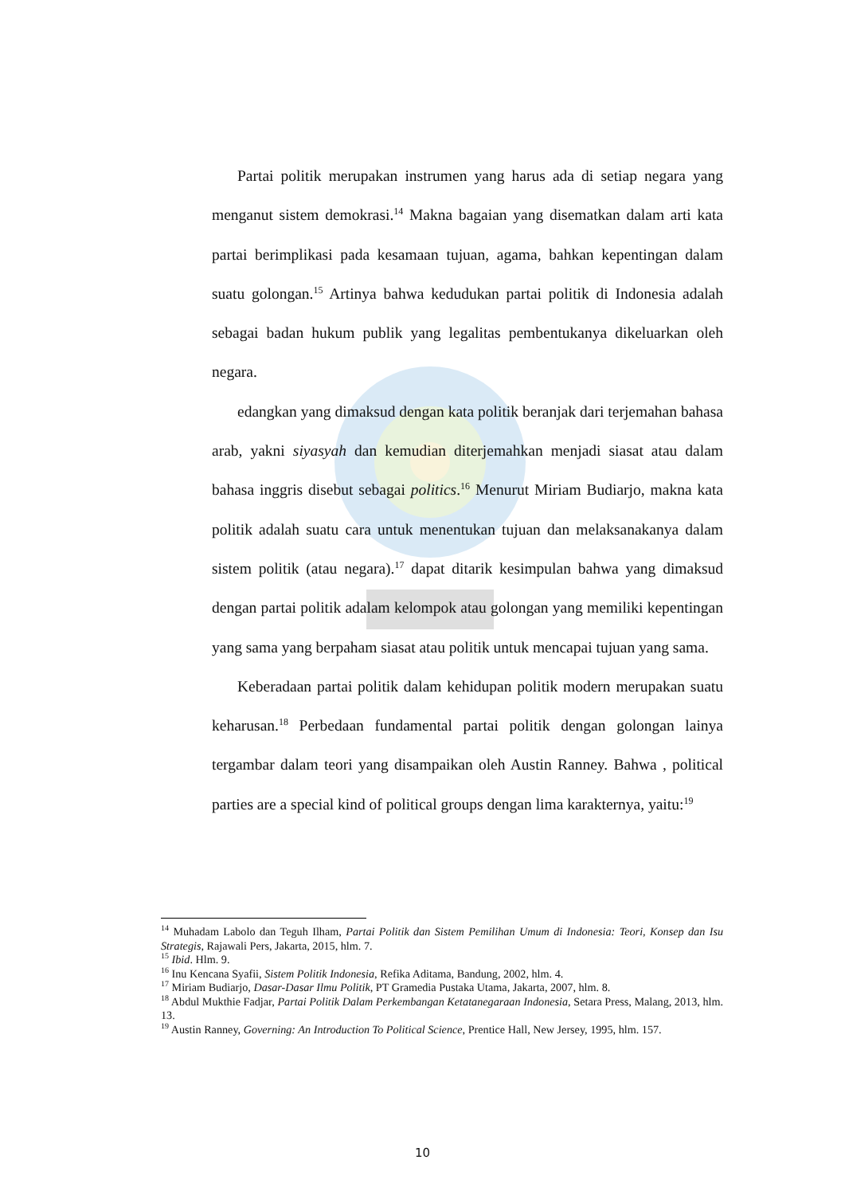Partai politik merupakan instrumen yang harus ada di setiap negara yang menganut sistem demokrasi.<sup>14</sup> Makna bagaian yang disematkan dalam arti kata partai berimplikasi pada kesamaan tujuan, agama, bahkan kepentingan dalam suatu golongan.<sup>15</sup> Artinya bahwa kedudukan partai politik di Indonesia adalah sebagai badan hukum publik yang legalitas pembentukanya dikeluarkan oleh negara.
edangkan yang dimaksud dengan kata politik beranjak dari terjemahan bahasa arab, yakni siyasyah dan kemudian diterjemahkan menjadi siasat atau dalam bahasa inggris disebut sebagai politics.<sup>16</sup> Menurut Miriam Budiarjo, makna kata politik adalah suatu cara untuk menentukan tujuan dan melaksanakanya dalam sistem politik (atau negara).<sup>17</sup> dapat ditarik kesimpulan bahwa yang dimaksud dengan partai politik adalam kelompok atau golongan yang memiliki kepentingan yang sama yang berpaham siasat atau politik untuk mencapai tujuan yang sama.
Keberadaan partai politik dalam kehidupan politik modern merupakan suatu keharusan.<sup>18</sup> Perbedaan fundamental partai politik dengan golongan lainya tergambar dalam teori yang disampaikan oleh Austin Ranney. Bahwa , political parties are a special kind of political groups dengan lima karakternya, yaitu:<sup>19</sup>
<sup>14</sup> Muhadam Labolo dan Teguh Ilham, Partai Politik dan Sistem Pemilihan Umum di Indonesia: Teori, Konsep dan Isu Strategis, Rajawali Pers, Jakarta, 2015, hlm. 7.
<sup>15</sup> Ibid. Hlm. 9.
<sup>16</sup> Inu Kencana Syafii, Sistem Politik Indonesia, Refika Aditama, Bandung, 2002, hlm. 4.
<sup>17</sup> Miriam Budiarjo, Dasar-Dasar Ilmu Politik, PT Gramedia Pustaka Utama, Jakarta, 2007, hlm. 8.
<sup>18</sup> Abdul Mukthie Fadjar, Partai Politik Dalam Perkembangan Ketatanegaraan Indonesia, Setara Press, Malang, 2013, hlm. 13.
<sup>19</sup> Austin Ranney, Governing: An Introduction To Political Science, Prentice Hall, New Jersey, 1995, hlm. 157.
10